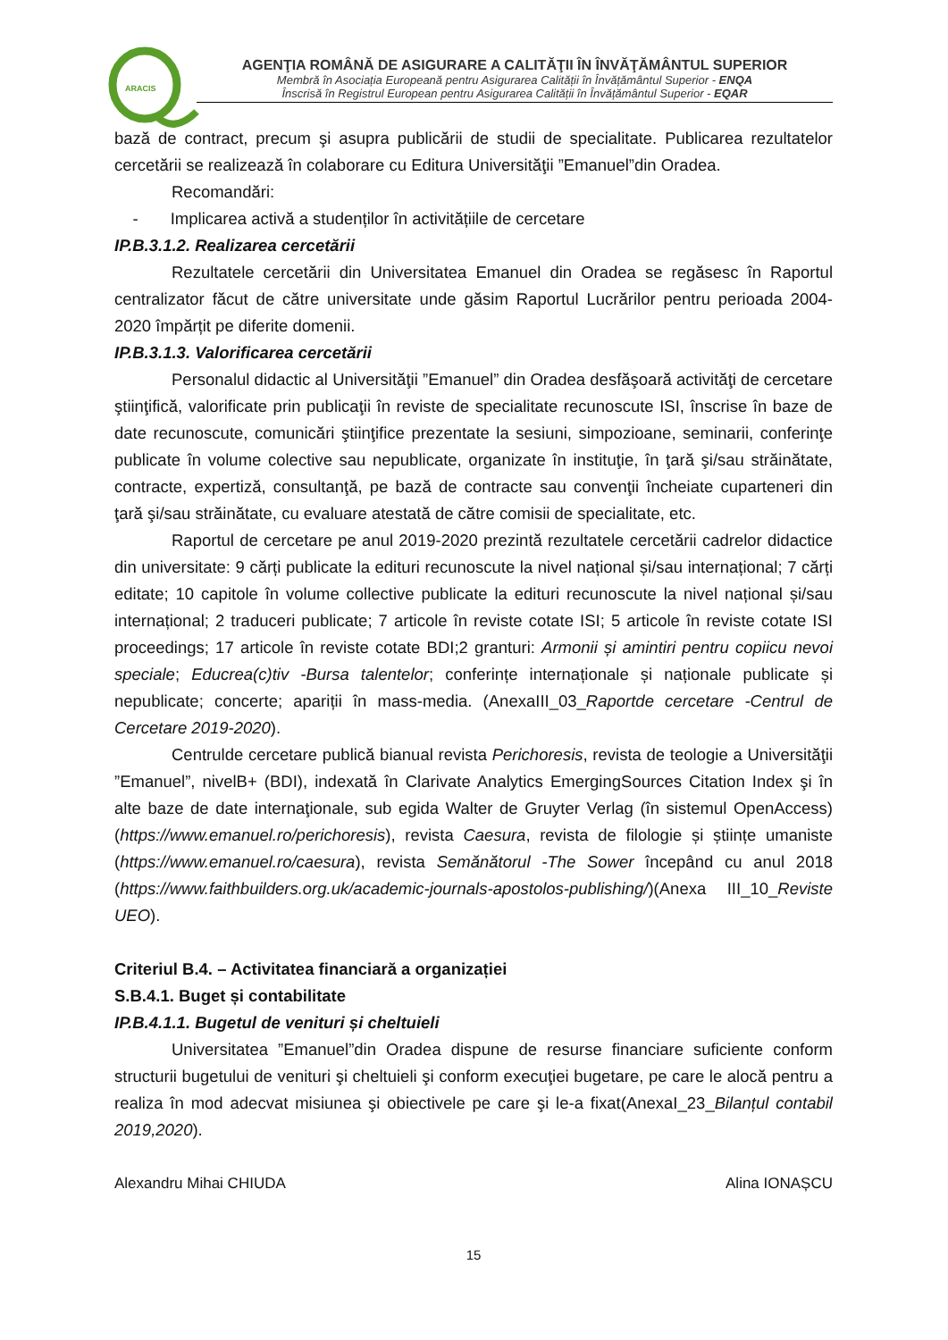ARACIS
AGENŢIA ROMÂNĂ DE ASIGURARE A CALITĂŢII ÎN ÎNVĂŢĂMÂNTUL SUPERIOR
Membră în Asociația Europeană pentru Asigurarea Calității în Învățământul Superior - ENQA
Înscrisă în Registrul European pentru Asigurarea Calității în Învățământul Superior - EQAR
bază de contract, precum şi asupra publicării de studii de specialitate. Publicarea rezultatelor cercetării se realizează în colaborare cu Editura Universităţii ”Emanuel”din Oradea.
Recomandări:
- Implicarea activă a studenților în activitățiile de cercetare
IP.B.3.1.2. Realizarea cercetării
Rezultatele cercetării din Universitatea Emanuel din Oradea se regăsesc în Raportul centralizator făcut de către universitate unde găsim Raportul Lucrărilor pentru perioada 2004-2020 împărțit pe diferite domenii.
IP.B.3.1.3. Valorificarea cercetării
Personalul didactic al Universităţii ”Emanuel” din Oradea desfăşoară activităţi de cercetare ştiinţifică, valorificate prin publicaţii în reviste de specialitate recunoscute ISI, înscrise în baze de date recunoscute, comunicări ştiinţifice prezentate la sesiuni, simpozioane, seminarii, conferinţe publicate în volume colective sau nepublicate, organizate în instituţie, în ţară şi/sau străinătate, contracte, expertiză, consultanţă, pe bază de contracte sau convenţii încheiate cuparteneri din ţară şi/sau străinătate, cu evaluare atestată de către comisii de specialitate, etc.
Raportul de cercetare pe anul 2019-2020 prezintă rezultatele cercetării cadrelor didactice din universitate: 9 cărți publicate la edituri recunoscute la nivel național și/sau internațional; 7 cărți editate; 10 capitole în volume collective publicate la edituri recunoscute la nivel național și/sau internațional; 2 traduceri publicate; 7 articole în reviste cotate ISI; 5 articole în reviste cotate ISI proceedings; 17 articole în reviste cotate BDI;2 granturi: Armonii și amintiri pentru copiicu nevoi speciale; Educrea(c)tiv -Bursa talentelor; conferințe internaționale și naționale publicate și nepublicate; concerte; apariții în mass-media. (AnexaIII_03_Raportde cercetare -Centrul de Cercetare 2019-2020).
Centrulde cercetare publică bianual revista Perichoresis, revista de teologie a Universităţii ”Emanuel”, nivelB+ (BDI), indexată în Clarivate Analytics EmergingSources Citation Index şi în alte baze de date internaţionale, sub egida Walter de Gruyter Verlag (în sistemul OpenAccess)(https://www.emanuel.ro/perichoresis), revista Caesura, revista de filologie și științe umaniste (https://www.emanuel.ro/caesura), revista Semănătorul -The Sower începând cu anul 2018 (https://www.faithbuilders.org.uk/academic-journals-apostolos-publishing/)(Anexa III_10_Reviste UEO).
Criteriul B.4. – Activitatea financiară a organizației
S.B.4.1. Buget și contabilitate
IP.B.4.1.1. Bugetul de venituri și cheltuieli
Universitatea ”Emanuel”din Oradea dispune de resurse financiare suficiente conform structurii bugetului de venituri şi cheltuieli şi conform execuţiei bugetare, pe care le alocă pentru a realiza în mod adecvat misiunea şi obiectivele pe care şi le-a fixat(AnexaI_23_Bilanțul contabil 2019,2020).
Alexandru Mihai CHIUDA Alina IONAȘCU
15